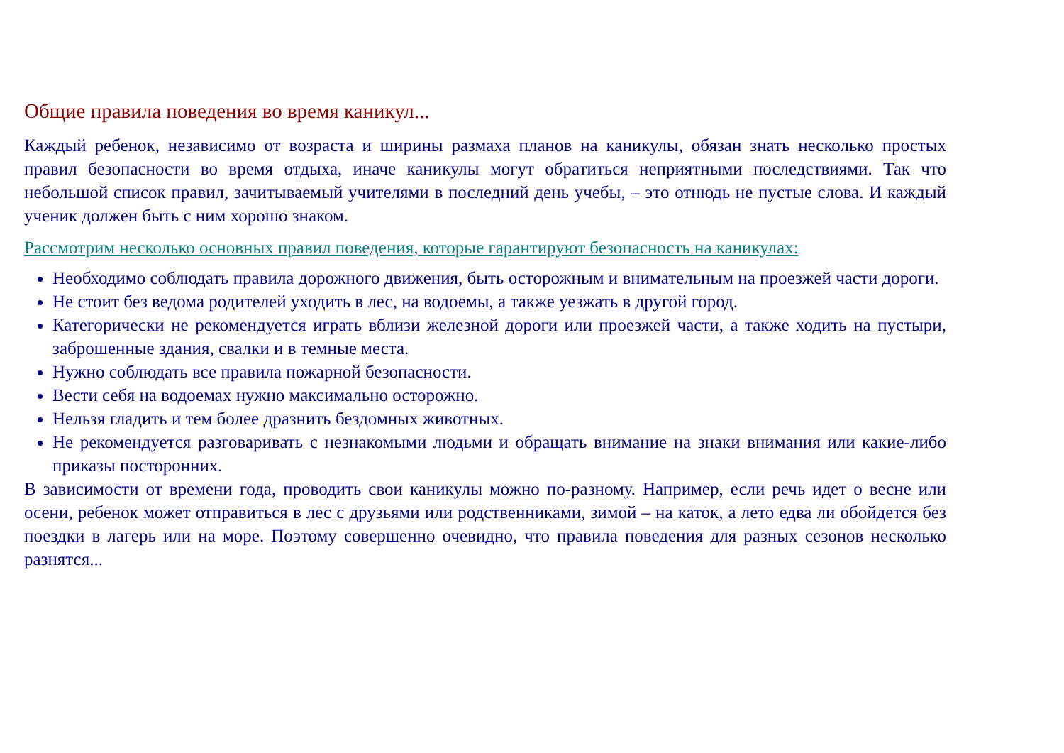Общие правила поведения во время каникул...
Каждый ребенок, независимо от возраста и ширины размаха планов на каникулы, обязан знать несколько простых правил безопасности во время отдыха, иначе каникулы могут обратиться неприятными последствиями. Так что небольшой список правил, зачитываемый учителями в последний день учебы, – это отнюдь не пустые слова. И каждый ученик должен быть с ним хорошо знаком.
Рассмотрим несколько основных правил поведения, которые гарантируют безопасность на каникулах:
Необходимо соблюдать правила дорожного движения, быть осторожным и внимательным на проезжей части дороги.
Не стоит без ведома родителей уходить в лес, на водоемы, а также уезжать в другой город.
Категорически не рекомендуется играть вблизи железной дороги или проезжей части, а также ходить на пустыри, заброшенные здания, свалки и в темные места.
Нужно соблюдать все правила пожарной безопасности.
Вести себя на водоемах нужно максимально осторожно.
Нельзя гладить и тем более дразнить бездомных животных.
Не рекомендуется разговаривать с незнакомыми людьми и обращать внимание на знаки внимания или какие-либо приказы посторонних.
В зависимости от времени года, проводить свои каникулы можно по-разному. Например, если речь идет о весне или осени, ребенок может отправиться в лес с друзьями или родственниками, зимой – на каток, а лето едва ли обойдется без поездки в лагерь или на море. Поэтому совершенно очевидно, что правила поведения для разных сезонов несколько разнятся...